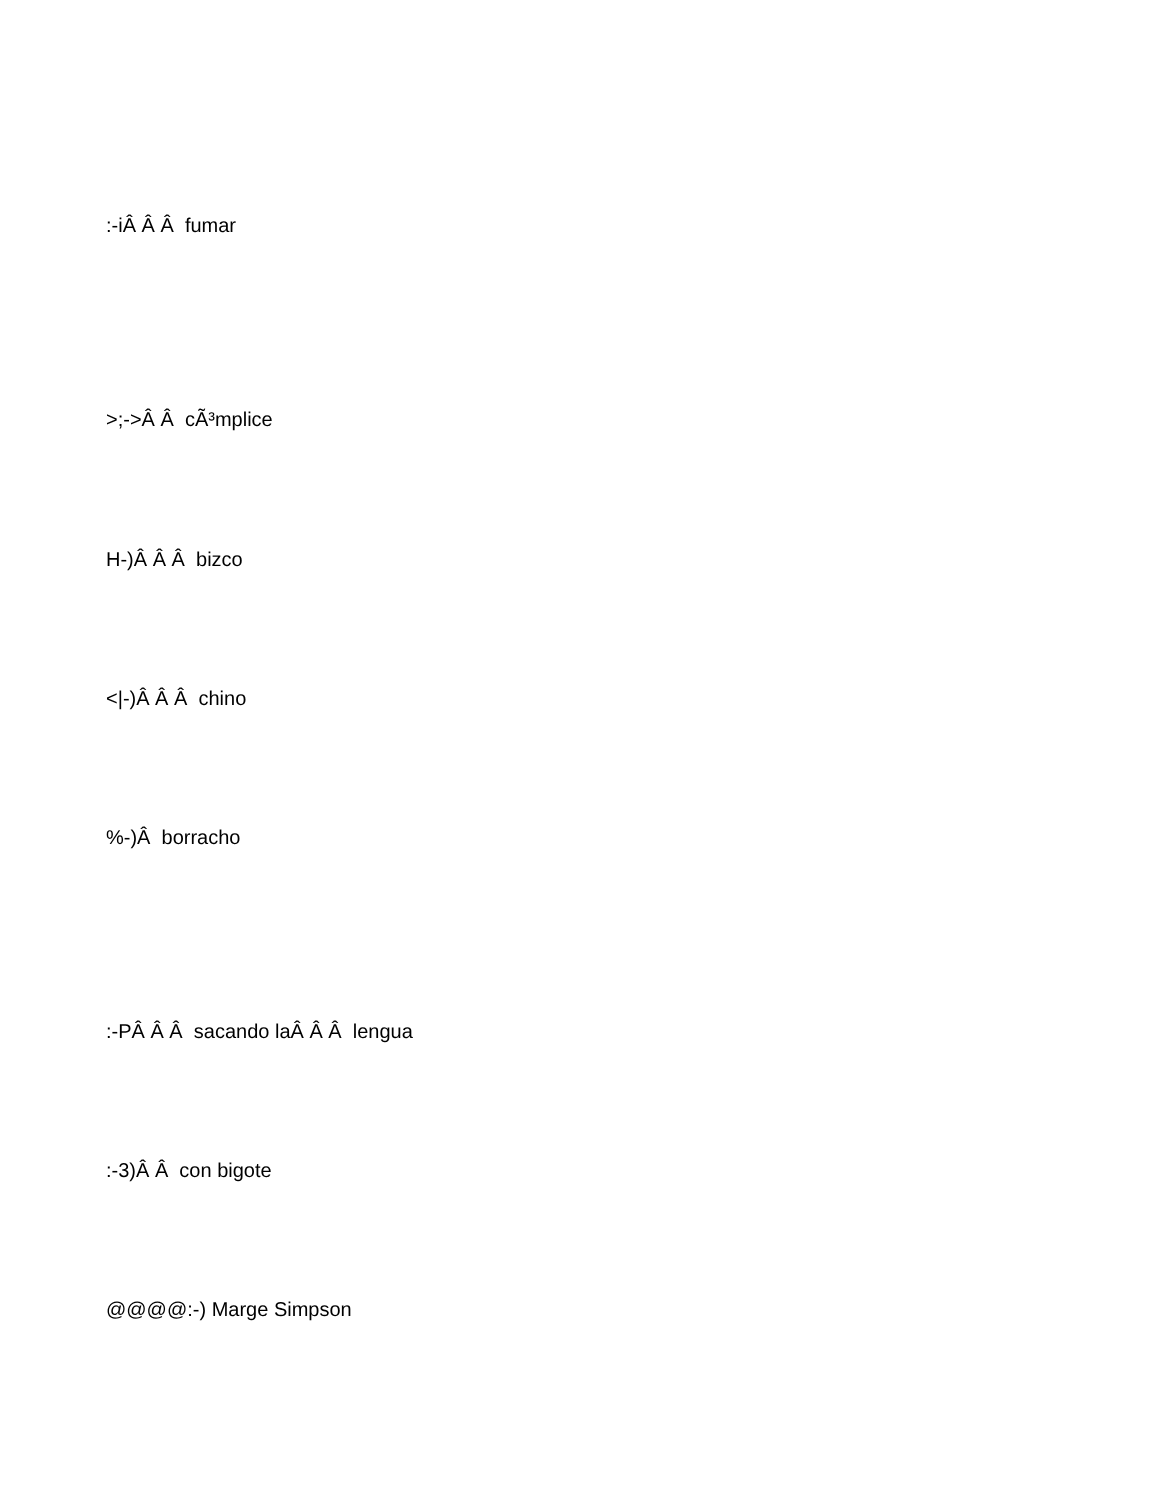:-iÂ Â Â fumar
>;->Â Â cÃ³mplice
H-)Â Â Â bizco
<|-)Â Â Â chino
%-)Â borracho
:-PÂ Â Â sacando laÂ Â Â lengua
:-3)Â Â con bigote
@@@@:-) Marge Simpson